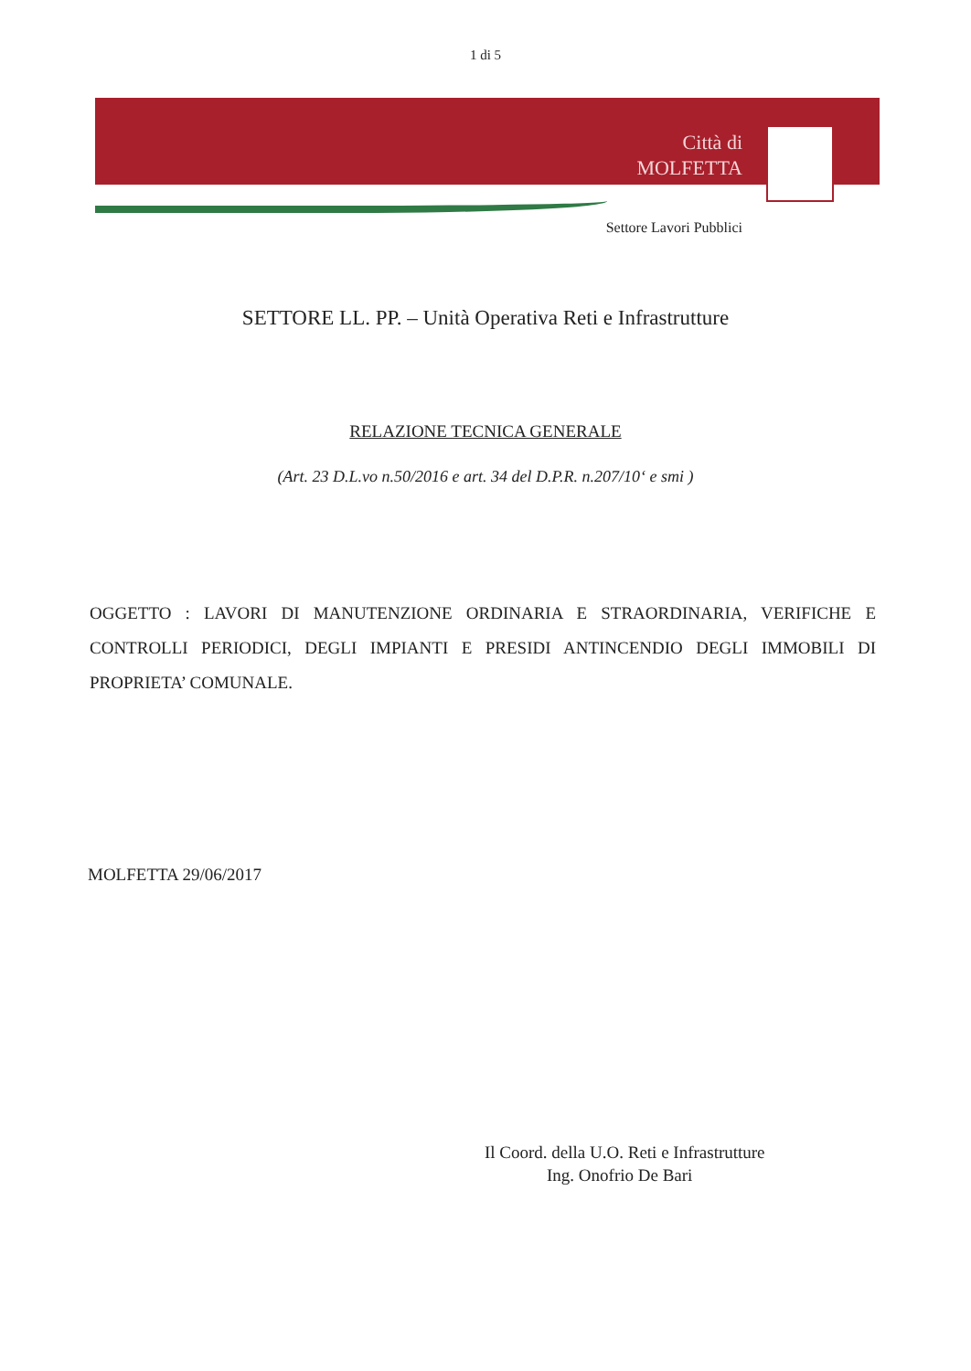1 di 5
Città di
MOLFETTA
Settore Lavori Pubblici
SETTORE LL. PP. – Unità Operativa Reti e Infrastrutture
RELAZIONE TECNICA GENERALE
(Art. 23 D.L.vo n.50/2016 e art. 34 del D.P.R. n.207/10‘ e smi )
OGGETTO : LAVORI DI MANUTENZIONE ORDINARIA E STRAORDINARIA, VERIFICHE E CONTROLLI PERIODICI, DEGLI IMPIANTI E PRESIDI ANTINCENDIO DEGLI IMMOBILI DI PROPRIETA’ COMUNALE.
MOLFETTA 29/06/2017
Il Coord. della U.O. Reti e Infrastrutture
Ing. Onofrio De Bari